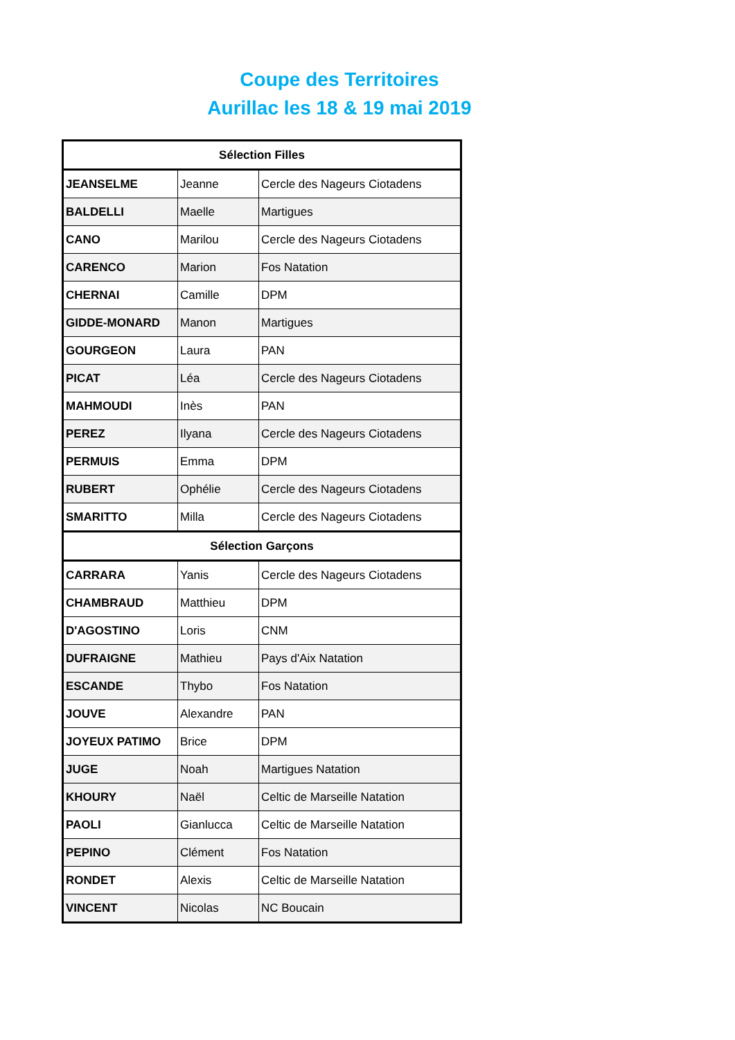Coupe des Territoires
Aurillac les 18 & 19 mai 2019
| Sélection Filles | | |
| --- | --- | --- |
| JEANSELME | Jeanne | Cercle des Nageurs Ciotadens |
| BALDELLI | Maelle | Martigues |
| CANO | Marilou | Cercle des Nageurs Ciotadens |
| CARENCO | Marion | Fos Natation |
| CHERNAI | Camille | DPM |
| GIDDE-MONARD | Manon | Martigues |
| GOURGEON | Laura | PAN |
| PICAT | Léa | Cercle des Nageurs Ciotadens |
| MAHMOUDI | Inès | PAN |
| PEREZ | Ilyana | Cercle des Nageurs Ciotadens |
| PERMUIS | Emma | DPM |
| RUBERT | Ophélie | Cercle des Nageurs Ciotadens |
| SMARITTO | Milla | Cercle des Nageurs Ciotadens |
| Sélection Garçons | | |
| CARRARA | Yanis | Cercle des Nageurs Ciotadens |
| CHAMBRAUD | Matthieu | DPM |
| D'AGOSTINO | Loris | CNM |
| DUFRAIGNE | Mathieu | Pays d'Aix Natation |
| ESCANDE | Thybo | Fos Natation |
| JOUVE | Alexandre | PAN |
| JOYEUX PATIMO | Brice | DPM |
| JUGE | Noah | Martigues Natation |
| KHOURY | Naël | Celtic de Marseille Natation |
| PAOLI | Gianlucca | Celtic de Marseille Natation |
| PEPINO | Clément | Fos Natation |
| RONDET | Alexis | Celtic de Marseille Natation |
| VINCENT | Nicolas | NC Boucain |